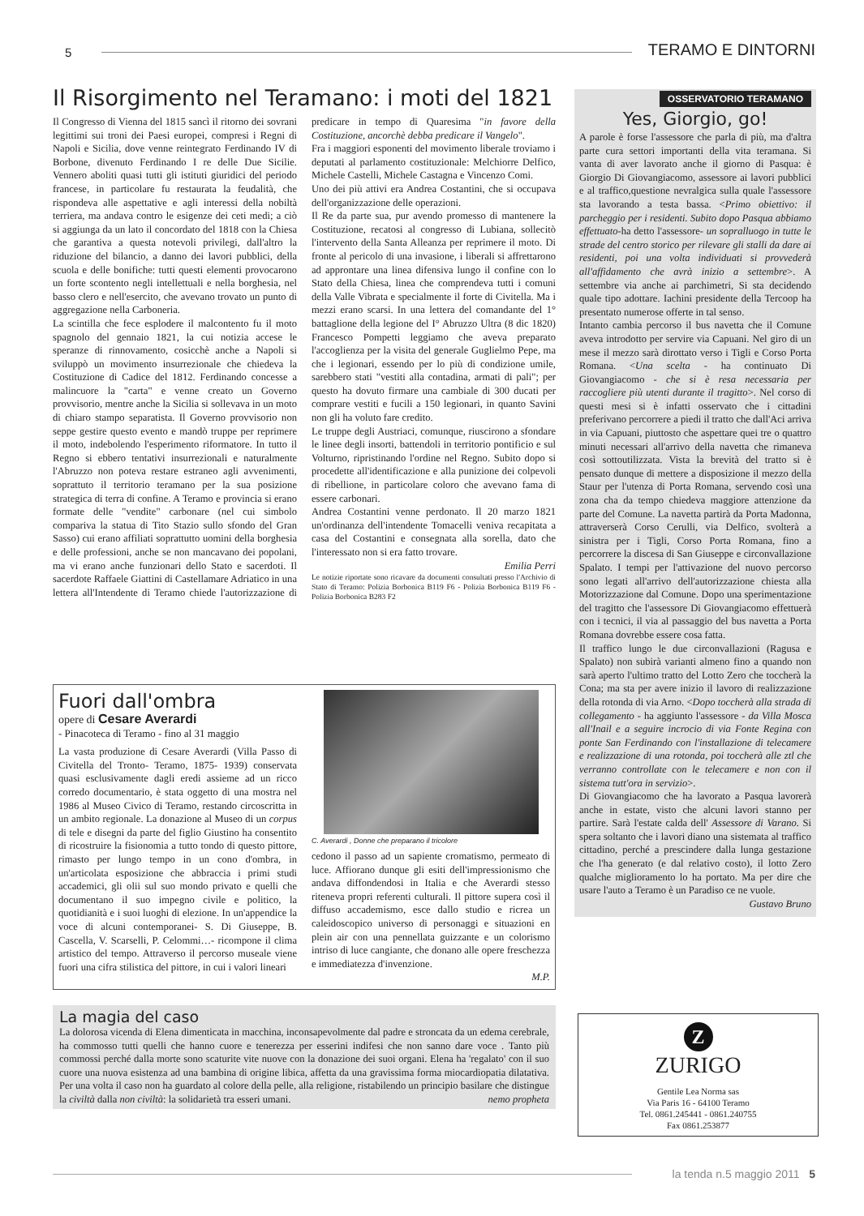5 TERAMO E DINTORNI
Il Risorgimento nel Teramano: i moti del 1821
Il Congresso di Vienna del 1815 sancì il ritorno dei sovrani legittimi sui troni dei Paesi europei, compresi i Regni di Napoli e Sicilia, dove venne reintegrato Ferdinando IV di Borbone, divenuto Ferdinando I re delle Due Sicilie. Vennero aboliti quasi tutti gli istituti giuridici del periodo francese, in particolare fu restaurata la feudalità, che rispondeva alle aspettative e agli interessi della nobiltà terriera, ma andava contro le esigenze dei ceti medi; a ciò si aggiunga da un lato il concordato del 1818 con la Chiesa che garantiva a questa notevoli privilegi, dall'altro la riduzione del bilancio, a danno dei lavori pubblici, della scuola e delle bonifiche: tutti questi elementi provocarono un forte scontento negli intellettuali e nella borghesia, nel basso clero e nell'esercito, che avevano trovato un punto di aggregazione nella Carboneria.
La scintilla che fece esplodere il malcontento fu il moto spagnolo del gennaio 1821, la cui notizia accese le speranze di rinnovamento, cosicchè anche a Napoli si sviluppò un movimento insurrezionale che chiedeva la Costituzione di Cadice del 1812. Ferdinando concesse a malincuore la "carta" e venne creato un Governo provvisorio, mentre anche la Sicilia si sollevava in un moto di chiaro stampo separatista. Il Governo provvisorio non seppe gestire questo evento e mandò truppe per reprimere il moto, indebolendo l'esperimento riformatore. In tutto il Regno si ebbero tentativi insurrezionali e naturalmente l'Abruzzo non poteva restare estraneo agli avvenimenti, soprattuto il territorio teramano per la sua posizione strategica di terra di confine. A Teramo e provincia si erano formate delle "vendite" carbonare (nel cui simbolo compariva la statua di Tito Stazio sullo sfondo del Gran Sasso) cui erano affiliati soprattutto uomini della borghesia e delle professioni, anche se non mancavano dei popolani, ma vi erano anche funzionari dello Stato e sacerdoti. Il sacerdote Raffaele Giattini di Castellamare Adriatico in una lettera all'Intendente di Teramo chiede l'autorizzazione di predicare in tempo di Quaresima "in favore della Costituzione, ancorchè debba predicare il Vangelo".
Fra i maggiori esponenti del movimento liberale troviamo i deputati al parlamento costituzionale: Melchiorre Delfico, Michele Castelli, Michele Castagna e Vincenzo Comi.
Uno dei più attivi era Andrea Costantini, che si occupava dell'organizzazione delle operazioni.
Il Re da parte sua, pur avendo promesso di mantenere la Costituzione, recatosi al congresso di Lubiana, sollecitò l'intervento della Santa Alleanza per reprimere il moto. Di fronte al pericolo di una invasione, i liberali si affrettarono ad approntare una linea difensiva lungo il confine con lo Stato della Chiesa, linea che comprendeva tutti i comuni della Valle Vibrata e specialmente il forte di Civitella. Ma i mezzi erano scarsi. In una lettera del comandante del 1° battaglione della legione del I° Abruzzo Ultra (8 dic 1820) Francesco Pompetti leggiamo che aveva preparato l'accoglienza per la visita del generale Guglielmo Pepe, ma che i legionari, essendo per lo più di condizione umile, sarebbero stati "vestiti alla contadina, armati di pali"; per questo ha dovuto firmare una cambiale di 300 ducati per comprare vestiti e fucili a 150 legionari, in quanto Savini non gli ha voluto fare credito.
Le truppe degli Austriaci, comunque, riuscirono a sfondare le linee degli insorti, battendoli in territorio pontificio e sul Volturno, ripristinando l'ordine nel Regno. Subito dopo si procedette all'identificazione e alla punizione dei colpevoli di ribellione, in particolare coloro che avevano fama di essere carbonari.
Andrea Costantini venne perdonato. Il 20 marzo 1821 un'ordinanza dell'intendente Tomacelli veniva recapitata a casa del Costantini e consegnata alla sorella, dato che l'interessato non si era fatto trovare.
Emilia Perri
Le notizie riportate sono ricavare da documenti consultati presso l'Archivio di Stato di Teramo: Polizia Borbonica B119 F6 - Polizia Borbonica B119 F6 - Polizia Borbonica B283 F2
OSSERVATORIO TERAMANO
Yes, Giorgio, go!
A parole è forse l'assessore che parla di più, ma d'altra parte cura settori importanti della vita teramana. Si vanta di aver lavorato anche il giorno di Pasqua: è Giorgio Di Giovangiacomo, assessore ai lavori pubblici e al traffico,questione nevralgica sulla quale l'assessore sta lavorando a testa bassa. <Primo obiettivo: il parcheggio per i residenti. Subito dopo Pasqua abbiamo effettuato-ha detto l'assessore- un sopralluogo in tutte le strade del centro storico per rilevare gli stalli da dare ai residenti, poi una volta individuati si provvederà all'affidamento che avrà inizio a settembre>. A settembre via anche ai parchimetri, Si sta decidendo quale tipo adottare. Iachini presidente della Tercoop ha presentato numerose offerte in tal senso.
Intanto cambia percorso il bus navetta che il Comune aveva introdotto per servire via Capuani. Nel giro di un mese il mezzo sarà dirottato verso i Tigli e Corso Porta Romana. <Una scelta - ha continuato Di Giovangiacomo - che si è resa necessaria per raccogliere più utenti durante il tragitto>. Nel corso di questi mesi si è infatti osservato che i cittadini preferivano percorrere a piedi il tratto che dall'Aci arriva in via Capuani, piuttosto che aspettare quei tre o quattro minuti necessari all'arrivo della navetta che rimaneva così sottoutilizzata. Vista la brevità del tratto si è pensato dunque di mettere a disposizione il mezzo della Staur per l'utenza di Porta Romana, servendo così una zona cha da tempo chiedeva maggiore attenzione da parte del Comune. La navetta partirà da Porta Madonna, attraverserà Corso Cerulli, via Delfico, svolterà a sinistra per i Tigli, Corso Porta Romana, fino a percorrere la discesa di San Giuseppe e circonvallazione Spalato. I tempi per l'attivazione del nuovo percorso sono legati all'arrivo dell'autorizzazione chiesta alla Motorizzazione dal Comune. Dopo una sperimentazione del tragitto che l'assessore Di Giovangiacomo effettuerà con i tecnici, il via al passaggio del bus navetta a Porta Romana dovrebbe essere cosa fatta.
Il traffico lungo le due circonvallazioni (Ragusa e Spalato) non subirà varianti almeno fino a quando non sarà aperto l'ultimo tratto del Lotto Zero che toccherà la Cona; ma sta per avere inizio il lavoro di realizzazione della rotonda di via Arno. <Dopo toccherà alla strada di collegamento - ha aggiunto l'assessore - da Villa Mosca all'Inail e a seguire incrocio di via Fonte Regina con ponte San Ferdinando con l'installazione di telecamere e realizzazione di una rotonda, poi toccherà alle ztl che verranno controllate con le telecamere e non con il sistema tutt'ora in servizio>.
Di Giovangiacomo che ha lavorato a Pasqua lavorerà anche in estate, visto che alcuni lavori stanno per partire. Sarà l'estate calda dell' Assessore di Varano. Si spera soltanto che i lavori diano una sistemata al traffico cittadino, perché a prescindere dalla lunga gestazione che l'ha generato (e dal relativo costo), il lotto Zero qualche miglioramento lo ha portato. Ma per dire che usare l'auto a Teramo è un Paradiso ce ne vuole.
Gustavo Bruno
Fuori dall'ombra
opere di Cesare Averardi
- Pinacoteca di Teramo - fino al 31 maggio
La vasta produzione di Cesare Averardi (Villa Passo di Civitella del Tronto- Teramo, 1875- 1939) conservata quasi esclusivamente dagli eredi assieme ad un ricco corredo documentario, è stata oggetto di una mostra nel 1986 al Museo Civico di Teramo, restando circoscritta in un ambito regionale. La donazione al Museo di un corpus di tele e disegni da parte del figlio Giustino ha consentito di ricostruire la fisionomia a tutto tondo di questo pittore, rimasto per lungo tempo in un cono d'ombra, in un'articolata esposizione che abbraccia i primi studi accademici, gli olii sul suo mondo privato e quelli che documentano il suo impegno civile e politico, la quotidianità e i suoi luoghi di elezione. In un'appendice la voce di alcuni contemporanei- S. Di Giuseppe, B. Cascella, V. Scarselli, P. Celommi…- ricompone il clima artistico del tempo. Attraverso il percorso museale viene fuori una cifra stilistica del pittore, in cui i valori lineari
C. Averardi , Donne che preparano il tricolore
cedono il passo ad un sapiente cromatismo, permeato di luce. Affiorano dunque gli esiti dell'impressionismo che andava diffondendosi in Italia e che Averardi stesso riteneva propri referenti culturali. Il pittore supera così il diffuso accademismo, esce dallo studio e ricrea un caleidoscopico universo di personaggi e situazioni en plein air con una pennellata guizzante e un colorismo intriso di luce cangiante, che donano alle opere freschezza e immediatezza d'invenzione.
M.P.
La magia del caso
La dolorosa vicenda di Elena dimenticata in macchina, inconsapevolmente dal padre e stroncata da un edema cerebrale, ha commosso tutti quelli che hanno cuore e tenerezza per esserini indifesi che non sanno dare voce . Tanto più commossi perché dalla morte sono scaturite vite nuove con la donazione dei suoi organi. Elena ha 'regalato' con il suo cuore una nuova esistenza ad una bambina di origine libica, affetta da una gravissima forma miocardiopatia dilatativa. Per una volta il caso non ha guardato al colore della pelle, alla religione, ristabilendo un principio basilare che distingue la civiltà dalla non civiltà: la solidarietà tra esseri umani. nemo propheta
Z
ZURIGO
Gentile Lea Norma sas
Via Paris 16 - 64100 Teramo
Tel. 0861.245441 - 0861.240755
Fax 0861.253877
la tenda n.5 maggio 2011 5